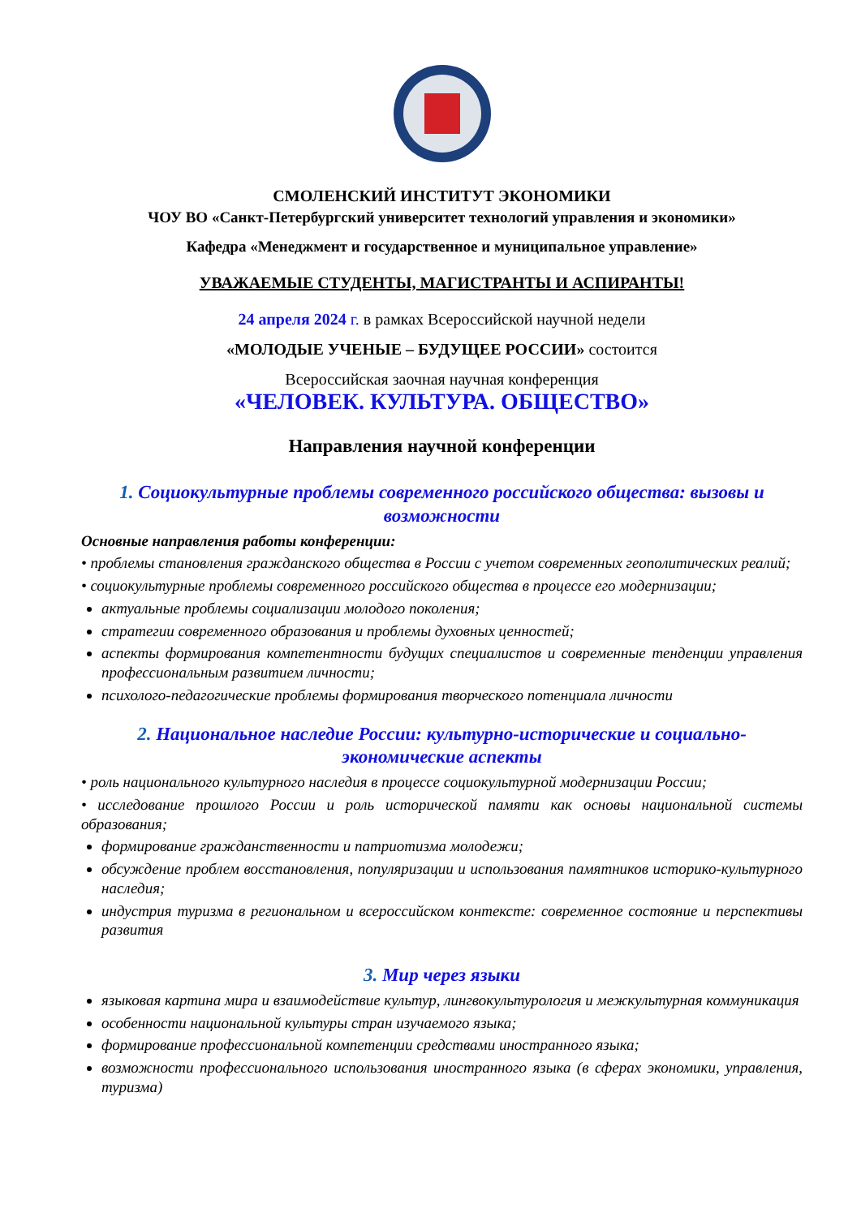СМОЛЕНСКИЙ ИНСТИТУТ ЭКОНОМИКИ
ЧОУ ВО «Санкт-Петербургский университет технологий управления и экономики»
Кафедра «Менеджмент и государственное и муниципальное управление»
УВАЖАЕМЫЕ СТУДЕНТЫ, МАГИСТРАНТЫ И АСПИРАНТЫ!
24 апреля 2024 г. в рамках Всероссийской научной недели
«МОЛОДЫЕ УЧЕНЫЕ – БУДУЩЕЕ РОССИИ» состоится
Всероссийская заочная научная конференция
«ЧЕЛОВЕК. КУЛЬТУРА. ОБЩЕСТВО»
Направления научной конференции
1. Социокультурные проблемы современного российского общества: вызовы и возможности
Основные направления работы конференции:
• проблемы становления гражданского общества в России с учетом современных геополитических реалий;
• социокультурные проблемы современного российского общества в процессе его модернизации;
актуальные проблемы социализации молодого поколения;
стратегии современного образования и проблемы духовных ценностей;
аспекты формирования компетентности будущих специалистов и современные тенденции управления профессиональным развитием личности;
психолого-педагогические проблемы формирования творческого потенциала личности
2. Национальное наследие России: культурно-исторические и социально-экономические аспекты
• роль национального культурного наследия в процессе социокультурной модернизации России;
• исследование прошлого России и роль исторической памяти как основы национальной системы образования;
формирование гражданственности и патриотизма молодежи;
обсуждение проблем восстановления, популяризации и использования памятников историко-культурного наследия;
индустрия туризма в региональном и всероссийском контексте: современное состояние и перспективы развития
3. Мир через языки
языковая картина мира и взаимодействие культур, лингвокультурология и межкультурная коммуникация
особенности национальной культуры стран изучаемого языка;
формирование профессиональной компетенции средствами иностранного языка;
возможности профессионального использования иностранного языка (в сферах экономики, управления, туризма)